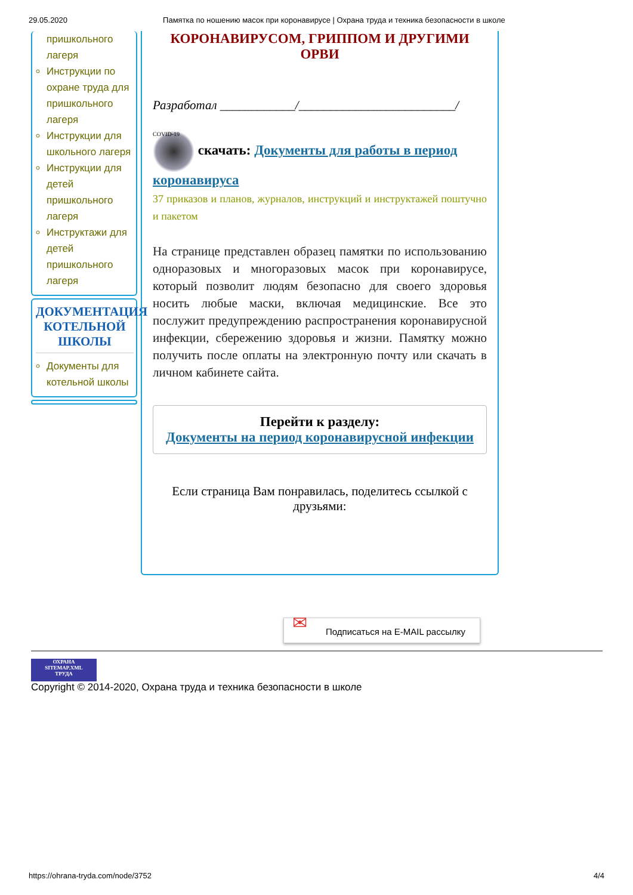29.05.2020 Памятка по ношению масок при коронавирусе | Охрана труда и техника безопасности в школе
пришкольного лагеря
Инструкции по охране труда для пришкольного лагеря
Инструкции для школьного лагеря
Инструкции для детей пришкольного лагеря
Инструктажи для детей пришкольного лагеря
ДОКУМЕНТАЦИЯ КОТЕЛЬНОЙ ШКОЛЫ
Документы для котельной школы
КОРОНАВИРУСОМ, ГРИППОМ И ДРУГИМИ ОРВИ
Разработал ____________/_________________________/
COVID-19 скачать: Документы для работы в период коронавируса
37 приказов и планов, журналов, инструкций и инструктажей поштучно и пакетом
На странице представлен образец памятки по использованию одноразовых и многоразовых масок при коронавирусе, который позволит людям безопасно для своего здоровья носить любые маски, включая медицинские. Все это послужит предупреждению распространения коронавирусной инфекции, сбережению здоровья и жизни. Памятку можно получить после оплаты на электронную почту или скачать в личном кабинете сайта.
Перейти к разделу:
Документы на период коронавирусной инфекции
Если страница Вам понравилась, поделитесь ссылкой с друзьями:
✉ Подписаться на E-MAIL рассылку
ОХРАНА
SITEMAP.XML
ТРУДА
Copyright © 2014-2020, Охрана труда и техника безопасности в школе
https://ohrana-tryda.com/node/3752 4/4